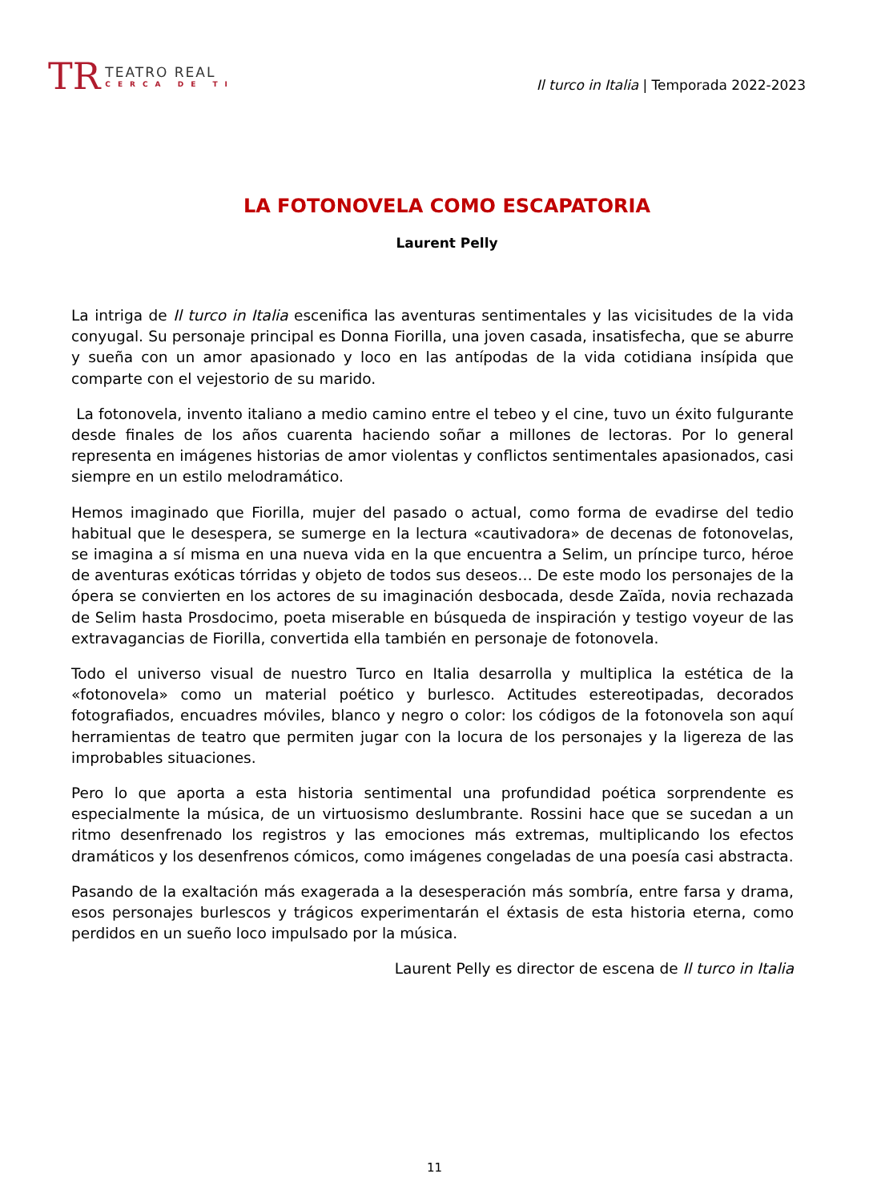TR
TEATRO REAL
CERCA DE TI
Il turco in Italia | Temporada 2022-2023
LA FOTONOVELA COMO ESCAPATORIA
Laurent Pelly
La intriga de Il turco in Italia escenifica las aventuras sentimentales y las vicisitudes de la vida conyugal. Su personaje principal es Donna Fiorilla, una joven casada, insatisfecha, que se aburre y sueña con un amor apasionado y loco en las antípodas de la vida cotidiana insípida que comparte con el vejestorio de su marido.
La fotonovela, invento italiano a medio camino entre el tebeo y el cine, tuvo un éxito fulgurante desde finales de los años cuarenta haciendo soñar a millones de lectoras. Por lo general representa en imágenes historias de amor violentas y conflictos sentimentales apasionados, casi siempre en un estilo melodramático.
Hemos imaginado que Fiorilla, mujer del pasado o actual, como forma de evadirse del tedio habitual que le desespera, se sumerge en la lectura «cautivadora» de decenas de fotonovelas, se imagina a sí misma en una nueva vida en la que encuentra a Selim, un príncipe turco, héroe de aventuras exóticas tórridas y objeto de todos sus deseos… De este modo los personajes de la ópera se convierten en los actores de su imaginación desbocada, desde Zaïda, novia rechazada de Selim hasta Prosdocimo, poeta miserable en búsqueda de inspiración y testigo voyeur de las extravagancias de Fiorilla, convertida ella también en personaje de fotonovela.
Todo el universo visual de nuestro Turco en Italia desarrolla y multiplica la estética de la «fotonovela» como un material poético y burlesco. Actitudes estereotipadas, decorados fotografiados, encuadres móviles, blanco y negro o color: los códigos de la fotonovela son aquí herramientas de teatro que permiten jugar con la locura de los personajes y la ligereza de las improbables situaciones.
Pero lo que aporta a esta historia sentimental una profundidad poética sorprendente es especialmente la música, de un virtuosismo deslumbrante. Rossini hace que se sucedan a un ritmo desenfrenado los registros y las emociones más extremas, multiplicando los efectos dramáticos y los desenfrenos cómicos, como imágenes congeladas de una poesía casi abstracta.
Pasando de la exaltación más exagerada a la desesperación más sombría, entre farsa y drama, esos personajes burlescos y trágicos experimentarán el éxtasis de esta historia eterna, como perdidos en un sueño loco impulsado por la música.
Laurent Pelly es director de escena de Il turco in Italia
11